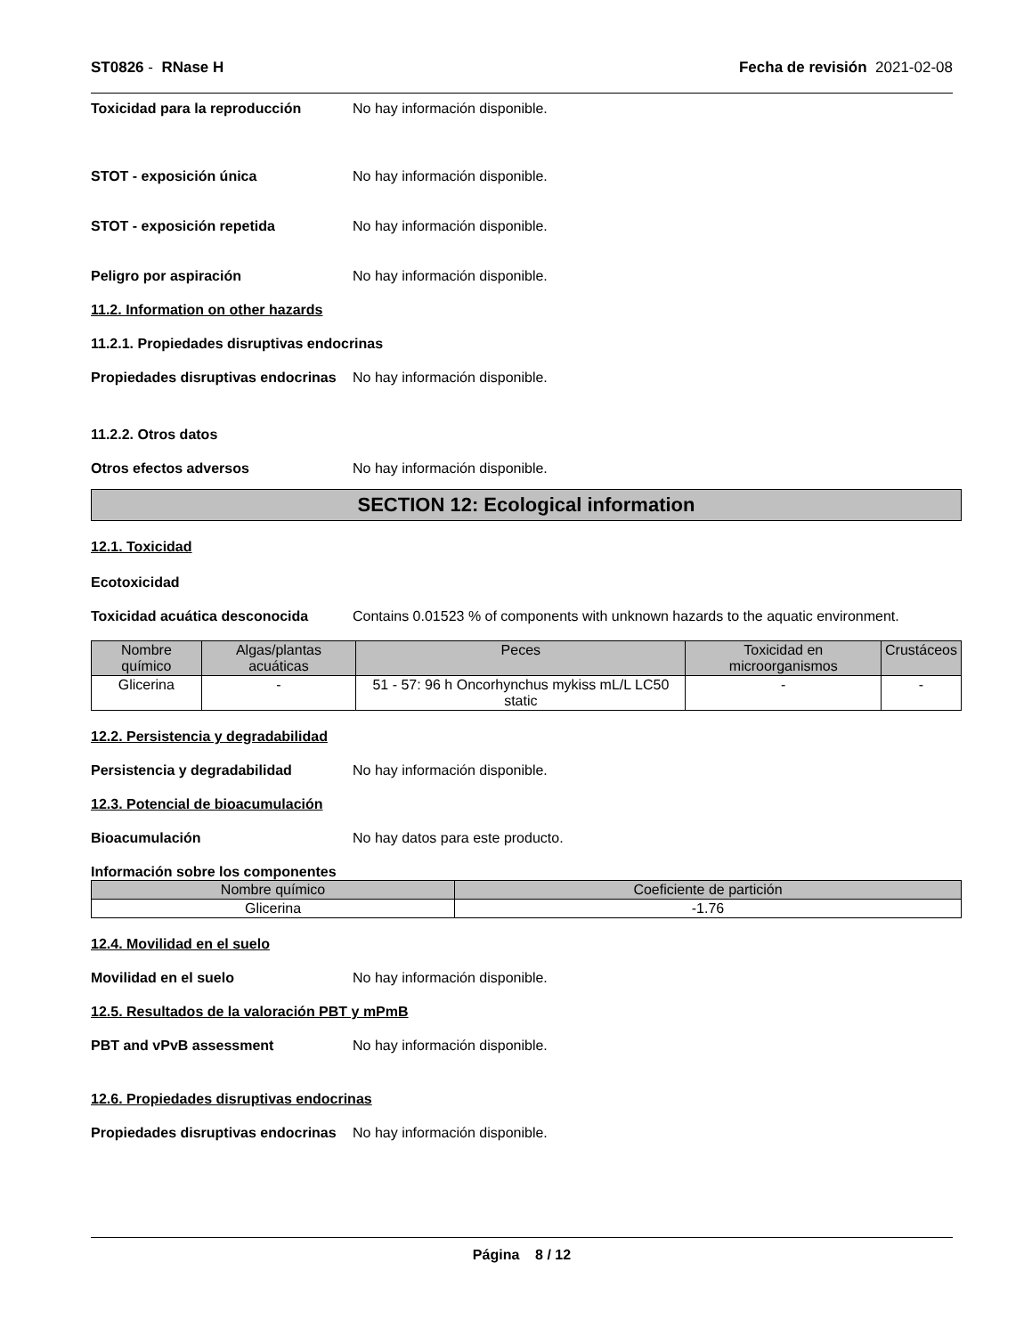ST0826 - RNase H Fecha de revisión 2021-02-08
Toxicidad para la reproducción No hay información disponible.
STOT - exposición única No hay información disponible.
STOT - exposición repetida No hay información disponible.
Peligro por aspiración No hay información disponible.
11.2. Information on other hazards
11.2.1. Propiedades disruptivas endocrinas
Propiedades disruptivas endocrinas No hay información disponible.
11.2.2. Otros datos
Otros efectos adversos No hay información disponible.
SECTION 12: Ecological information
12.1. Toxicidad
Ecotoxicidad
Toxicidad acuática desconocida Contains 0.01523 % of components with unknown hazards to the aquatic environment.
| Nombre químico | Algas/plantas acuáticas | Peces | Toxicidad en microorganismos | Crustáceos |
| --- | --- | --- | --- | --- |
| Glicerina | - | 51 - 57: 96 h Oncorhynchus mykiss mL/L LC50 static | - | - |
12.2. Persistencia y degradabilidad
Persistencia y degradabilidad No hay información disponible.
12.3. Potencial de bioacumulación
Bioacumulación No hay datos para este producto.
Información sobre los componentes
| Nombre químico | Coeficiente de partición |
| --- | --- |
| Glicerina | -1.76 |
12.4. Movilidad en el suelo
Movilidad en el suelo No hay información disponible.
12.5. Resultados de la valoración PBT y mPmB
PBT and vPvB assessment No hay información disponible.
12.6. Propiedades disruptivas endocrinas
Propiedades disruptivas endocrinas No hay información disponible.
Página 8 / 12